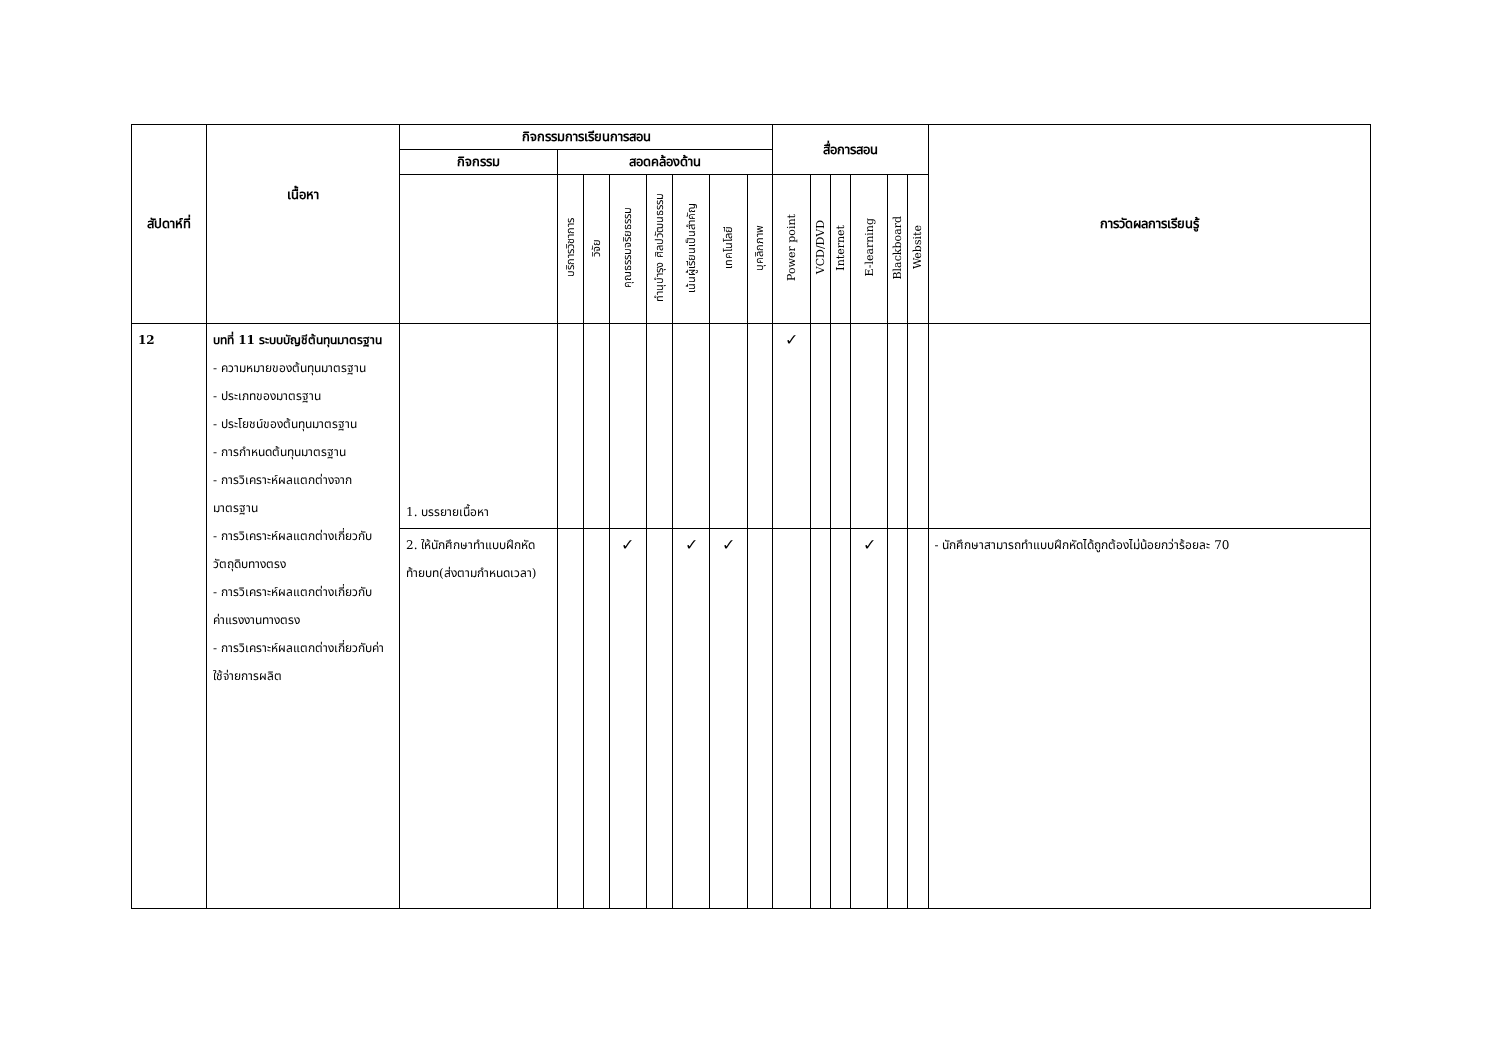| สัปดาห์ที่ | เนื้อหา | กิจกรรมการเรียนการสอน | | | | | | | | สื่อการสอน | | | | | | การวัดผลการเรียนรู้ |
| --- | --- | --- | --- | --- | --- | --- | --- | --- | --- | --- | --- | --- | --- | --- | --- | --- |
| | | กิจกรรม | สอดคล้องด้าน | | | | | | | | | | | | | |
| | | | บริการวิชาการ | วิจัย | คุณธรรมจริยธรรม | ทำนุบำรุง ศิลปวัฒนธรรม | เน้นผู้เรียนเป็นสำคัญ | เทคโนโลยี | บุคลิกภาพ | Power point | VCD/DVD | Internet | E-learning | Blackboard | Website | |
| 12 | บทที่ 11 ระบบบัญชีต้นทุนมาตรฐาน - ความหมายของต้นทุนมาตรฐาน - ประเภทของมาตรฐาน - ประโยชน์ของต้นทุนมาตรฐาน - การกำหนดต้นทุนมาตรฐาน - การวิเคราะห์ผลแตกต่างจากมาตรฐาน - การวิเคราะห์ผลแตกต่างเกี่ยวกับวัตถุดิบทางตรง - การวิเคราะห์ผลแตกต่างเกี่ยวกับค่าแรงงานทางตรง - การวิเคราะห์ผลแตกต่างเกี่ยวกับค่าใช้จ่ายการผลิต | 1. บรรยายเนื้อหา | | | | | | | | ✓ | | | | | | |
| | | 2. ให้นักศึกษาทำแบบฝึกหัดท้ายบท(ส่งตามกำหนดเวลา) | | | ✓ | | ✓ | ✓ | | | | | ✓ | | | - นักศึกษาสามารถทำแบบฝึกหัดได้ถูกต้องไม่น้อยกว่าร้อยละ 70 |